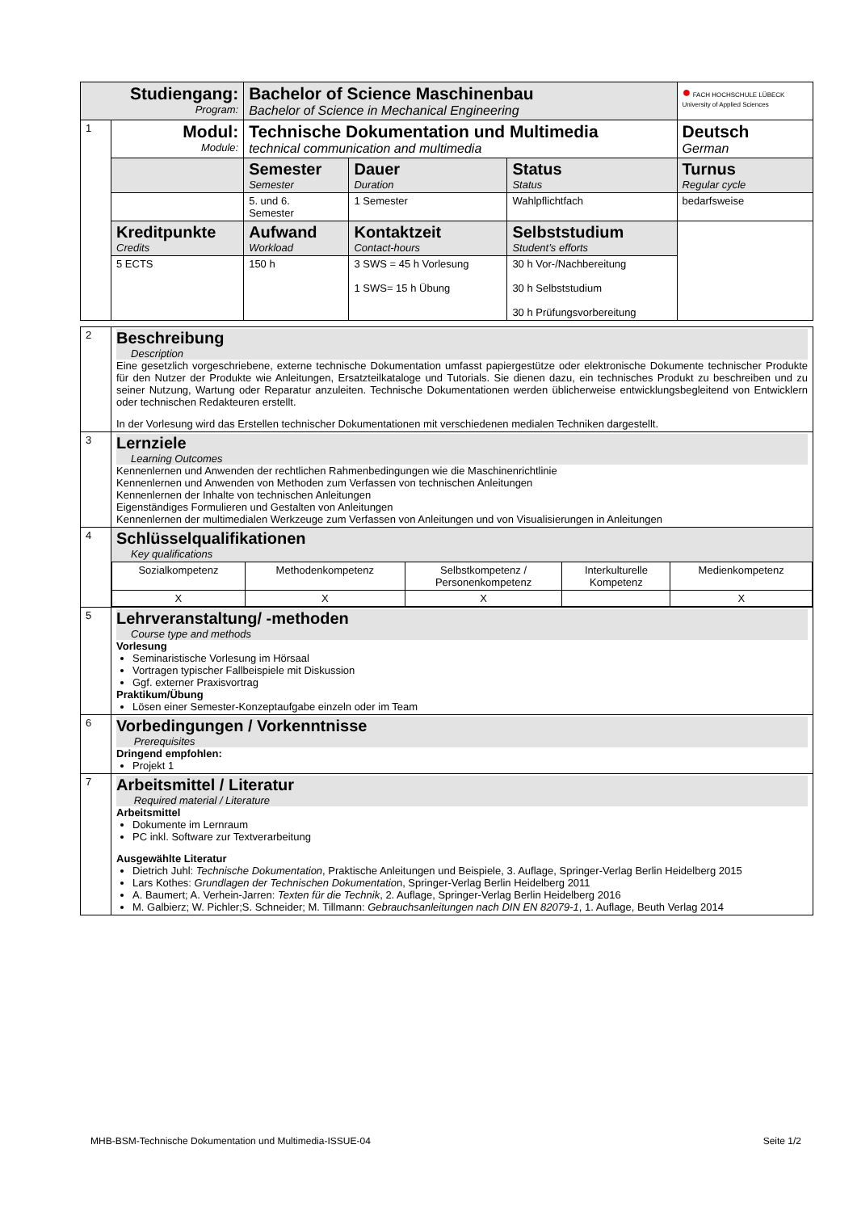| Studiengang: Program: | | Bachelor of Science Maschinenbau Bachelor of Science in Mechanical Engineering | | | ● FACH HOCHSCHULE LÜBECK University of Applied Sciences |
| 1 | Modul: Module: | Technische Dokumentation und Multimedia technical communication and multimedia | | | Deutsch German |
| | | Semester Semester | Dauer Duration | Status Status | Turnus Regular cycle |
| | | 5. und 6. Semester | 1 Semester | Wahlpflichtfach | bedarfsweise |
| | Kreditpunkte Credits | Aufwand Workload | Kontaktzeit Contact-hours | Selbststudium Student’s efforts | |
| | 5 ECTS | 150 h | 3 SWS = 45 h Vorlesung 1 SWS= 15 h Übung | 30 h Vor-/Nachbereitung 30 h Selbststudium 30 h Prüfungsvorbereitung | |
| 2 | Beschreibung Description Eine gesetzlich vorgeschriebene, externe technische Dokumentation umfasst papiergestütze oder elektronische Dokumente technischer Produkte für den Nutzer der Produkte wie Anleitungen, Ersatzteilkataloge und Tutorials. Sie dienen dazu, ein technisches Produkt zu beschreiben und zu seiner Nutzung, Wartung oder Reparatur anzuleiten. Technische Dokumentationen werden üblicherweise entwicklungsbegleitend von Entwicklern oder technischen Redakteuren erstellt. In der Vorlesung wird das Erstellen technischer Dokumentationen mit verschiedenen medialen Techniken dargestellt. |
| 3 | Lernziele Learning Outcomes Kennenlernen und Anwenden der rechtlichen Rahmenbedingungen wie die Maschinenrichtlinie Kennenlernen und Anwenden von Methoden zum Verfassen von technischen Anleitungen Kennenlernen der Inhalte von technischen Anleitungen Eigenständiges Formulieren und Gestalten von Anleitungen Kennenlernen der multimedialen Werkzeuge zum Verfassen von Anleitungen und von Visualisierungen in Anleitungen |
| 4 | Schlüsselqualifikationen Key qualifications / Sozialkompetenz / Methodenkompetenz / Selbstkompetenz / Personenkompetenz / Interkulturelle Kompetenz / Medienkompetenz / / X / X / X / / X / |
| 5 | Lehrveranstaltung/ -methoden Course type and methods Vorlesung Seminaristische Vorlesung im Hörsaal Vortragen typischer Fallbeispiele mit Diskussion Ggf. externer Praxisvortrag Praktikum/Übung Lösen einer Semester-Konzeptaufgabe einzeln oder im Team |
| 6 | Vorbedingungen / Vorkenntnisse Prerequisites Dringend empfohlen: Projekt 1 |
| 7 | Arbeitsmittel / Literatur Required material / Literature Arbeitsmittel Dokumente im Lernraum PC inkl. Software zur Textverarbeitung Ausgewählte Literatur Dietrich Juhl: Technische Dokumentation , Praktische Anleitungen und Beispiele, 3. Auflage, Springer-Verlag Berlin Heidelberg 2015 Lars Kothes: Grundlagen der Technischen Dokumentatio n, Springer-Verlag Berlin Heidelberg 2011 A. Baumert; A. Verhein-Jarren: Texten für die Technik , 2. Auflage, Springer-Verlag Berlin Heidelberg 2016 M. Galbierz; W. Pichler;S. Schneider; M. Tillmann: Gebrauchsanleitungen nach DIN EN 82079-1 , 1. Auflage, Beuth Verlag 2014 |
MHB-BSM-Technische Dokumentation und Multimedia-ISSUE-04 Seite 1/2